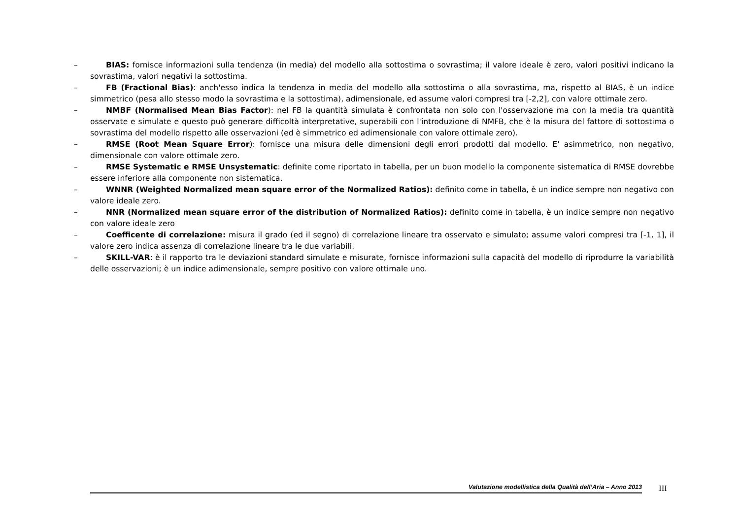– BIAS: fornisce informazioni sulla tendenza (in media) del modello alla sottostima o sovrastima; il valore ideale è zero, valori positivi indicano la sovrastima, valori negativi la sottostima.
– FB (Fractional Bias): anch'esso indica la tendenza in media del modello alla sottostima o alla sovrastima, ma, rispetto al BIAS, è un indice simmetrico (pesa allo stesso modo la sovrastima e la sottostima), adimensionale, ed assume valori compresi tra [-2,2], con valore ottimale zero.
– NMBF (Normalised Mean Bias Factor): nel FB la quantità simulata è confrontata non solo con l'osservazione ma con la media tra quantità osservate e simulate e questo può generare difficoltà interpretative, superabili con l'introduzione di NMFB, che è la misura del fattore di sottostima o sovrastima del modello rispetto alle osservazioni (ed è simmetrico ed adimensionale con valore ottimale zero).
– RMSE (Root Mean Square Error): fornisce una misura delle dimensioni degli errori prodotti dal modello. E' asimmetrico, non negativo, dimensionale con valore ottimale zero.
– RMSE Systematic e RMSE Unsystematic: definite come riportato in tabella, per un buon modello la componente sistematica di RMSE dovrebbe essere inferiore alla componente non sistematica.
– WNNR (Weighted Normalized mean square error of the Normalized Ratios): definito come in tabella, è un indice sempre non negativo con valore ideale zero.
– NNR (Normalized mean square error of the distribution of Normalized Ratios): definito come in tabella, è un indice sempre non negativo con valore ideale zero
– Coefficente di correlazione: misura il grado (ed il segno) di correlazione lineare tra osservato e simulato; assume valori compresi tra [-1, 1], il valore zero indica assenza di correlazione lineare tra le due variabili.
– SKILL-VAR: è il rapporto tra le deviazioni standard simulate e misurate, fornisce informazioni sulla capacità del modello di riprodurre la variabilità delle osservazioni; è un indice adimensionale, sempre positivo con valore ottimale uno.
Valutazione modellistica della Qualità dell’Aria – Anno 2013 III